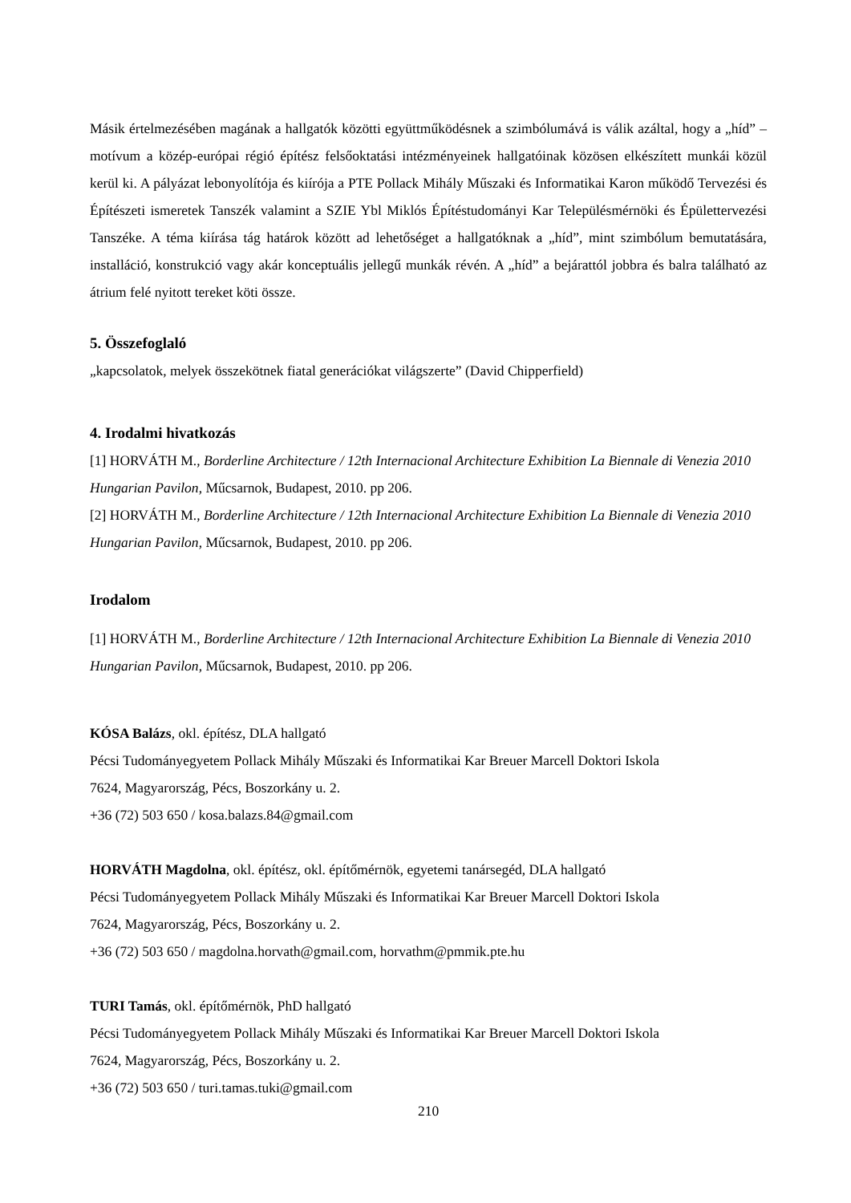Másik értelmezésében magának a hallgatók közötti együttműködésnek a szimbólumává is válik azáltal, hogy a „híd” – motívum a közép-európai régió építész felsőoktatási intézményeinek hallgatóinak közösen elkészített munkái közül kerül ki. A pályázat lebonyolítója és kiírója a PTE Pollack Mihály Műszaki és Informatikai Karon működő Tervezési és Építészeti ismeretek Tanszék valamint a SZIE Ybl Miklós Építéstudományi Kar Településmérnöki és Épülettervezési Tanszéke. A téma kiírása tág határok között ad lehetőséget a hallgatóknak a „híd”, mint szimbólum bemutatására, installáció, konstrukció vagy akár konceptuális jellegű munkák révén. A „híd” a bejárattól jobbra és balra található az átrium felé nyitott tereket köti össze.
5. Összefoglaló
„kapcsolatok, melyek összekötnek fiatal generációkat világszerte” (David Chipperfield)
4. Irodalmi hivatkozás
[1] HORVÁTH M., Borderline Architecture / 12th Internacional Architecture Exhibition La Biennale di Venezia 2010 Hungarian Pavilon, Műcsarnok, Budapest, 2010. pp 206.
[2] HORVÁTH M., Borderline Architecture / 12th Internacional Architecture Exhibition La Biennale di Venezia 2010 Hungarian Pavilon, Műcsarnok, Budapest, 2010. pp 206.
Irodalom
[1] HORVÁTH M., Borderline Architecture / 12th Internacional Architecture Exhibition La Biennale di Venezia 2010 Hungarian Pavilon, Műcsarnok, Budapest, 2010. pp 206.
KÓSA Balázs, okl. építész, DLA hallgató
Pécsi Tudományegyetem Pollack Mihály Műszaki és Informatikai Kar Breuer Marcell Doktori Iskola
7624, Magyarország, Pécs, Boszorkány u. 2.
+36 (72) 503 650 / kosa.balazs.84@gmail.com
HORVÁTH Magdolna, okl. építész, okl. építőmérnök, egyetemi tanársegéd, DLA hallgató
Pécsi Tudományegyetem Pollack Mihály Műszaki és Informatikai Kar Breuer Marcell Doktori Iskola
7624, Magyarország, Pécs, Boszorkány u. 2.
+36 (72) 503 650 / magdolna.horvath@gmail.com, horvathm@pmmik.pte.hu
TURI Tamás, okl. építőmérnök, PhD hallgató
Pécsi Tudományegyetem Pollack Mihály Műszaki és Informatikai Kar Breuer Marcell Doktori Iskola
7624, Magyarország, Pécs, Boszorkány u. 2.
+36 (72) 503 650 / turi.tamas.tuki@gmail.com
210